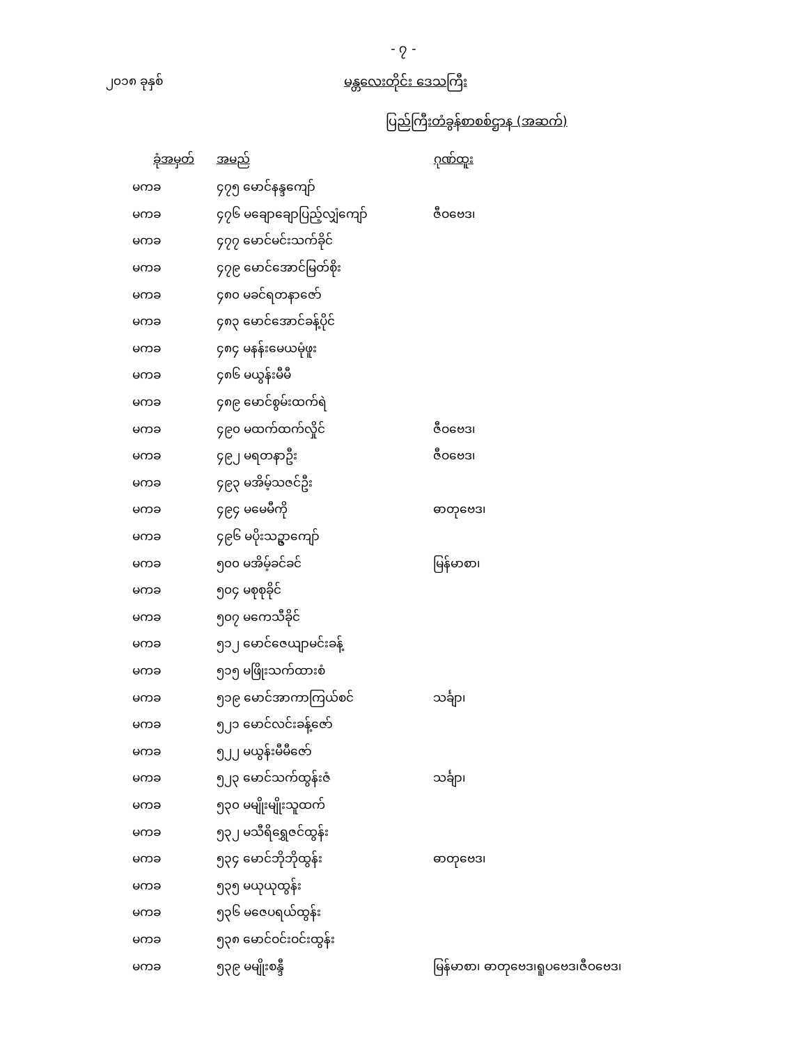- ၇ -
၂၀၁၈ ခုနှစ် မန္တလေးတိုင်း ဒေသကြီး
ပြည်ကြီးတံခွန်စာစစ်ဌာန (အဆက်)
| ခုံအမှတ် | အမည် | ဂုဏ်ထူး |
| --- | --- | --- |
| မကခ | ၄၇၅ မောင်နန္ဒကျော် | |
| မကခ | ၄၇၆ မချောချောပြည့်လျှံကျော် | ဇီဝဗေဒ၊ |
| မကခ | ၄၇၇ မောင်မင်းသက်ခိုင် | |
| မကခ | ၄၇၉ မောင်အောင်မြတ်စိုး | |
| မကခ | ၄၈၀ မခင်ရတနာဇော် | |
| မကခ | ၄၈၃ မောင်အောင်ခန့်ပိုင် | |
| မကခ | ၄၈၄ မနန်းမေယမုံဖူး | |
| မကခ | ၄၈၆ မယွန်းမီမီ | |
| မကခ | ၄၈၉ မောင်စွမ်းထက်ရဲ | |
| မကခ | ၄၉၀ မထက်ထက်လှိုင် | ဇီဝဗေဒ၊ |
| မကခ | ၄၉၂ မရတနာဦး | ဇီဝဗေဒ၊ |
| မကခ | ၄၉၃ မအိမ့်သဇင်ဦး | |
| မကခ | ၄၉၄ မမေမီကို | ဓာတုဗေဒ၊ |
| မကခ | ၄၉၆ မပိုးသဥ္ဇာကျော် | |
| မကခ | ၅၀၀ မအိမ့်ခင်ခင် | မြန်မာစာ၊ |
| မကခ | ၅၀၄ မစုစုခိုင် | |
| မကခ | ၅၀၇ မကေသီခိုင် | |
| မကခ | ၅၁၂ မောင်ဇေယျာမင်းခန့် | |
| မကခ | ၅၁၅ မဖြိုးသက်ထားစံ | |
| မကခ | ၅၁၉ မောင်အာကာကြယ်စင် | သင်္ချာ၊ |
| မကခ | ၅၂၁ မောင်လင်းခန့်ဇော် | |
| မကခ | ၅၂၂ မယွန်းမီမီဇော် | |
| မကခ | ၅၂၃ မောင်သက်ထွန်းဇံ | သင်္ချာ၊ |
| မကခ | ၅၃၀ မမျိုးမျိုးသူထက် | |
| မကခ | ၅၃၂ မသီရိရွှေဇင်ထွန်း | |
| မကခ | ၅၃၄ မောင်ဘိုဘိုထွန်း | ဓာတုဗေဒ၊ |
| မကခ | ၅၃၅ မယုယုထွန်း | |
| မကခ | ၅၃၆ မဇေပရယ်ထွန်း | |
| မကခ | ၅၃၈ မောင်ဝင်းဝင်းထွန်း | |
| မကခ | ၅၃၉ မမျိုးစန္ဒီ | မြန်မာစာ၊ ဓာတုဗေဒ၊ရူပဗေဒ၊ဇီဝဗေဒ၊ |